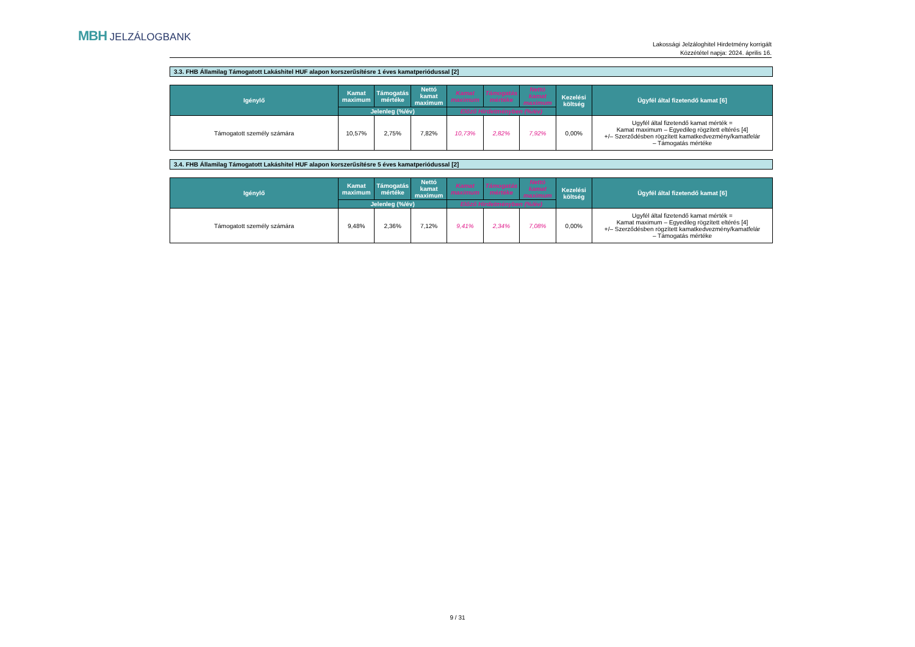MBH JELZÁLOGBANK
Lakossági Jelzáloghitel Hirdetmény korrigált
Közzététel napja: 2024. április 16.
3.3. FHB Államilag Támogatott Lakáshitel HUF alapon korszerűsítésre 1 éves kamatperiódussal [2]
| Igénylő | Kamat maximum | Támogatás mértéke | Nettó kamat maximum | Kamat maximum | Támogatás mértéke | Nettó kamat maximum | Kezelési költség | Ügyfél által fizetendő kamat [6] |
| --- | --- | --- | --- | --- | --- | --- | --- | --- |
| | Jelenleg (%/év) | | | Előző Hirdetményben (%/év) | | | | |
| Támogatott személy számára | 10,57% | 2,75% | 7,82% | 10,73% | 2,82% | 7,92% | 0,00% | Ugyfél által fizetendő kamat mérték = Kamat maximum – Egyedileg rögzített eltérés [4] +/– Szerződésben rögzített kamatkedvezmény/kamatfelár – Támogatás mértéke |
3.4. FHB Államilag Támogatott Lakáshitel HUF alapon korszerűsítésre 5 éves kamatperiódussal [2]
| Igénylő | Kamat maximum | Támogatás mértéke | Nettó kamat maximum | Kamat maximum | Támogatás mértéke | Nettó kamat maximum | Kezelési költség | Ügyfél által fizetendő kamat [6] |
| --- | --- | --- | --- | --- | --- | --- | --- | --- |
| | Jelenleg (%/év) | | | Előző Hirdetményben (%/év) | | | | |
| Támogatott személy számára | 9,48% | 2,36% | 7,12% | 9,41% | 2,34% | 7,08% | 0,00% | Ugyfél által fizetendő kamat mérték = Kamat maximum – Egyedileg rögzített eltérés [4] +/– Szerződésben rögzített kamatkedvezmény/kamatfelár – Támogatás mértéke |
9 / 31